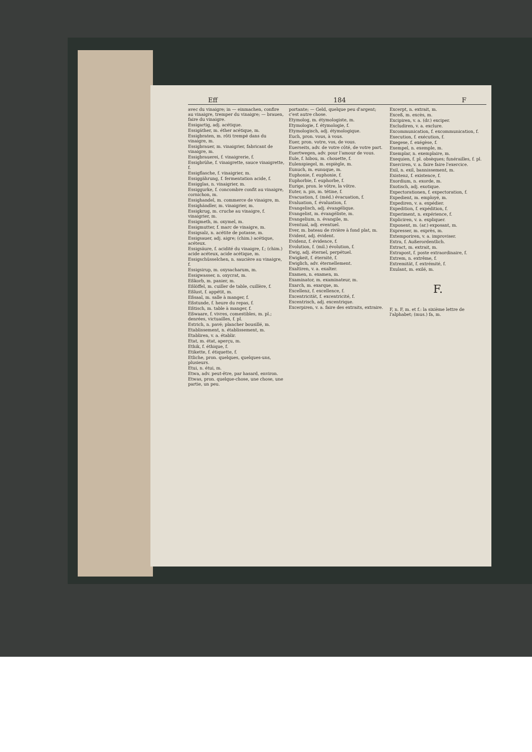Eff 184 F
avec du vinaigre; in — einmachen, confire au vinaigre, tremper du vinaigre; — brauen, faire du vinaigre.
Essigartig, adj. acétique.
Essigäther, m. éther acétique, m.
Essigbraten, m. rôti trempé dans du vinaigre, m.
Essigbrauer, m. vinaigrier, fabricant de vinaigre, m.
Essigbrauerei, f. vinaigrerie, f.
Essigbrühe, f. vinaigrette, sauce vinaigrette, f.
Essigflasche, f. vinaigrier, m.
Essiggährung, f. fermentation acide, f.
Essigglas, n. vinaigrier, m.
Essiggurke, f. concombre confit au vinaigre, cornichon, m.
Essighandel, m. commerce de vinaigre, m.
Essighändler, m. vinaigrier, m.
Essigkrug, m. cruche au vinaigre, f. vinaigrier, m.
Essigmeth, m. oxymel, m.
Essigmutter, f. marc de vinaigre, m.
Essigsalz, n. acétite de potasse, m.
Essigsauer, adj. aigre; (chim.) acétique, acéteux.
Essigsäure, f. acidité du vinaigre, f.; (chim.) acide acéteux, acide acétique, m.
Essigschüsselchen, n. saucière au vinaigre, f.
Essigsirup, m. oxysacharum, m.
Essigwasser, n. oxycrat, m.
Eßkorb, m. panier, m.
Eßlöffel, m. cuiller de table, cuillère, f.
Eßlust, f. appétit, m.
Eßsaal, m. salle à manger, f.
Eßstunde, f. heure du repas, f.
Eßtisch, m. table à manger, f.
Eßwaare, f. vivres, comestibles, m. pl.; denrées, victuailles, f. pl.
Estrich, n. pavé; plancher bousillé, m.
Etablissement, n. établissement, m.
Etabliren, v. a. établir.
Etat, m. état, aperçu, m.
Ethik, f. éthique, f.
Etikette, f. étiquette, f.
Etliche, pron. quelques, quelques-uns, plusieurs.
Etui, n. étui, m.
Etwa, adv. peut-être, par hasard, environ.
Etwas, pron. quelque-chose, une chose, une partie, un peu.
portante; — Geld, quelque peu d'argent; c'est autre chose.
Etymolog, m. étymologiste, m.
Etymologie, f. étymologie, f.
Etymologisch, adj. étymologique.
Euch, pron. vous, à vous.
Euer, pron. votre, vos, de vous.
Euerseits, adv. de votre côté, de votre part.
Euertwegen, adv. pour l'amour de vous.
Eule, f. hibou, m. chouette, f.
Eulenspiegel, m. espiègle, m.
Eunuch, m. eunuque, m.
Euphonie, f. euphonie, f.
Euphorbie, f. euphorbe, f.
Eurige, pron. le vôtre, la vôtre.
Euter, n. pis, m. tétine, f.
Evacuation, f. (méd.) évacuation, f.
Evaluation, f. évaluation, f.
Evangelisch, adj. évangélique.
Evangelist, m. évangéliste, m.
Evangelium, n. évangile, m.
Eventual, adj. eventuel.
Ever, m. bateau de rivière à fond plat, m.
Evident, adj. évident.
Evidenz, f. évidence, f.
Evolution, f. (mil.) évolution, f.
Ewig, adj. éternel, perpétuel.
Ewigkeit, f. éternité, f.
Ewiglich, adv. éternellement.
Exaltiren, v. a. exalter.
Examen, n. examen, m.
Examinator, m. examinateur, m.
Exarch, m. exarque, m.
Excellenz, f. excellence, f.
Excentricität, f. excentricité, f.
Excentrisch, adj. excentrique.
Excerpiren, v. a. faire des extraits, extraire.
Excerpt, n. extrait, m.
Exceß, m. excès, m.
Excipiren, v. a. (dr.) exciper.
Excludiren, v. a. exclure.
Excommunication, f. excommunication, f.
Execution, f. exécution, f.
Exegese, f. exégèse, f.
Exempel, n. exemple, m.
Exemplar, n. exemplaire, m.
Exequien, f. pl. obsèques; funérailles, f. pl.
Exerciren, v. a. faire faire l'exercice.
Exil, n. exil, bannissement, m.
Existenz, f. existence, f.
Exordium, n. exorde, m.
Exotisch, adj. exotique.
Expectorationen, f. expectoration, f.
Expedient, m. employé, m.
Expediren, v. a. expédier.
Expedition, f. expédition, f.
Experiment, n. expérience, f.
Expliciren, v. a. expliquer.
Exponent, m. (ar.) exposant, m.
Expresser, m. exprès, m.
Extemporiren, v. a. improviser.
Extra, f. Außerordentlich.
Extract, m. extrait, m.
Extrapost, f. poste extraordinaire, f.
Extrem, n. extrême, f.
Extremität, f. extrémité, f.
Exulant, m. exilé, m.
F.
F, n. F, m. et f.: la sixième lettre de l'alphabet; (mus.) fa, m.